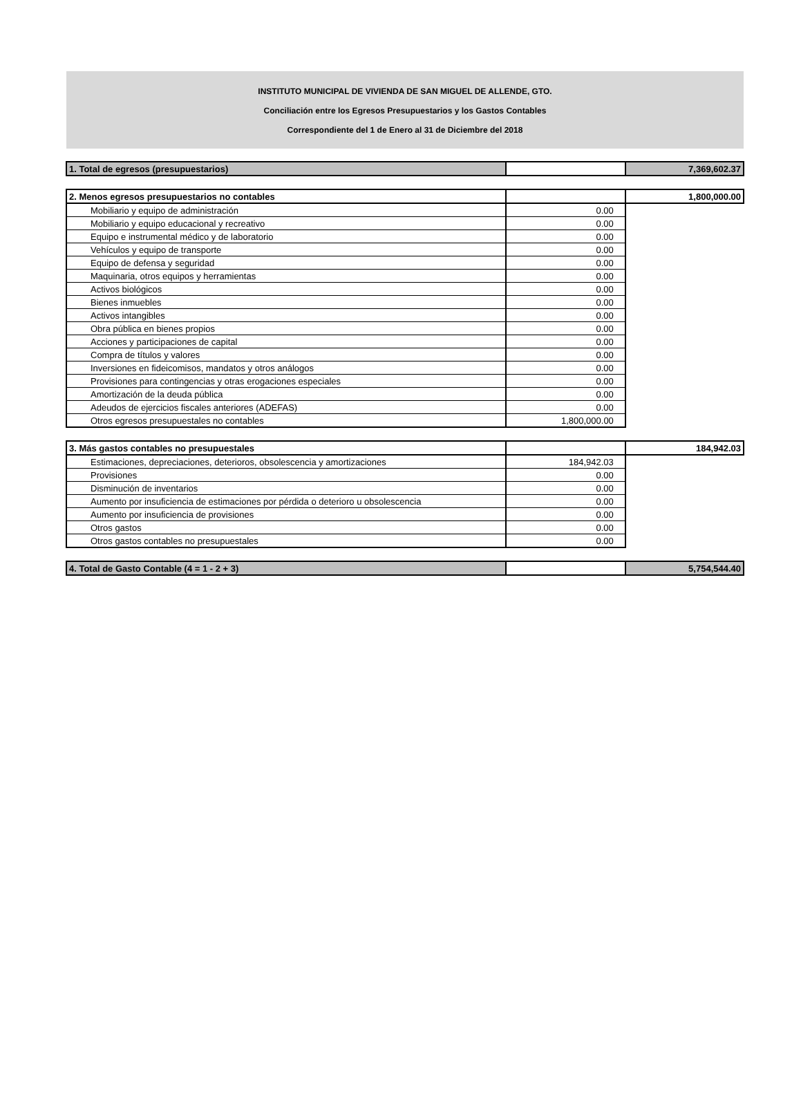INSTITUTO MUNICIPAL DE VIVIENDA DE SAN MIGUEL DE ALLENDE, GTO.
Conciliación entre los Egresos Presupuestarios y los Gastos Contables
Correspondiente del 1 de Enero al 31 de Diciembre del 2018
| 1. Total de egresos (presupuestarios) | | 7,369,602.37 |
| 2. Menos egresos presupuestarios no contables | | 1,800,000.00 |
| Mobiliario y equipo de administración | 0.00 | |
| Mobiliario y equipo educacional y recreativo | 0.00 | |
| Equipo e instrumental médico y de laboratorio | 0.00 | |
| Vehículos y equipo de transporte | 0.00 | |
| Equipo de defensa y seguridad | 0.00 | |
| Maquinaria, otros equipos y herramientas | 0.00 | |
| Activos biológicos | 0.00 | |
| Bienes inmuebles | 0.00 | |
| Activos intangibles | 0.00 | |
| Obra pública en bienes propios | 0.00 | |
| Acciones y participaciones de capital | 0.00 | |
| Compra de títulos y valores | 0.00 | |
| Inversiones en fideicomisos, mandatos y otros análogos | 0.00 | |
| Provisiones para contingencias y otras erogaciones especiales | 0.00 | |
| Amortización de la deuda pública | 0.00 | |
| Adeudos de ejercicios fiscales anteriores (ADEFAS) | 0.00 | |
| Otros egresos presupuestales no contables | 1,800,000.00 | |
| 3. Más gastos contables no presupuestales | | 184,942.03 |
| Estimaciones, depreciaciones, deterioros, obsolescencia y amortizaciones | 184,942.03 | |
| Provisiones | 0.00 | |
| Disminución de inventarios | 0.00 | |
| Aumento por insuficiencia de estimaciones por pérdida o deterioro u obsolescencia | 0.00 | |
| Aumento por insuficiencia de provisiones | 0.00 | |
| Otros gastos | 0.00 | |
| Otros gastos contables no presupuestales | 0.00 | |
| 4. Total de Gasto Contable (4 = 1 - 2 + 3) | | 5,754,544.40 |